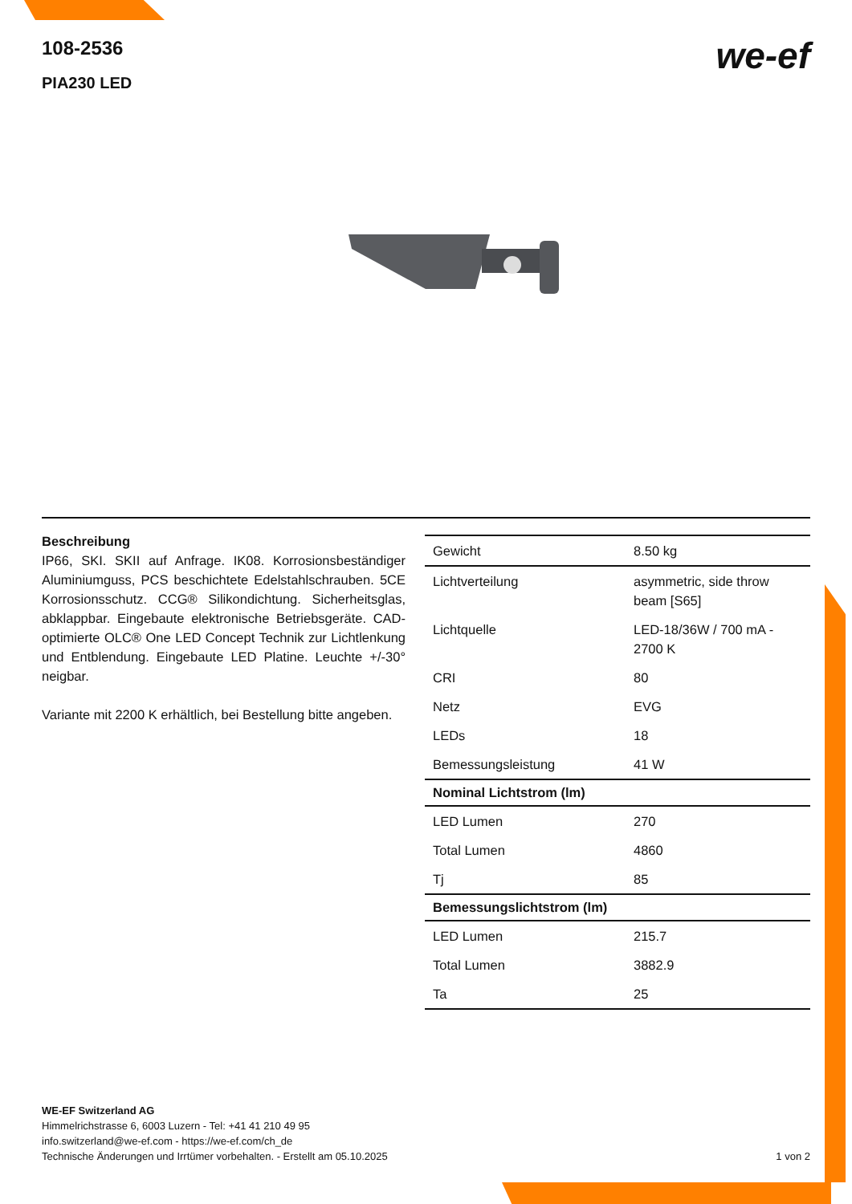108-2536
PIA230 LED
we-ef
Beschreibung
IP66, SKI. SKII auf Anfrage. IK08. Korrosionsbeständiger Aluminiumguss, PCS beschichtete Edelstahlschrauben. 5CE Korrosionsschutz. CCG® Silikondichtung. Sicherheitsglas, abklappbar. Eingebaute elektronische Betriebsgeräte. CAD-optimierte OLC® One LED Concept Technik zur Lichtlenkung und Entblendung. Eingebaute LED Platine. Leuchte +/-30° neigbar.
Variante mit 2200 K erhältlich, bei Bestellung bitte angeben.
| Gewicht | 8.50 kg |
| Lichtverteilung | asymmetric, side throw beam [S65] |
| Lichtquelle | LED-18/36W / 700 mA - 2700 K |
| CRI | 80 |
| Netz | EVG |
| LEDs | 18 |
| Bemessungsleistung | 41 W |
| Nominal Lichtstrom (lm) | |
| LED Lumen | 270 |
| Total Lumen | 4860 |
| Tj | 85 |
| Bemessungslichtstrom (lm) | |
| LED Lumen | 215.7 |
| Total Lumen | 3882.9 |
| Ta | 25 |
WE-EF Switzerland AG
Himmelrichstrasse 6, 6003 Luzern - Tel: +41 41 210 49 95
info.switzerland@we-ef.com - https://we-ef.com/ch_de
Technische Änderungen und Irrtümer vorbehalten. - Erstellt am 05.10.2025 1 von 2